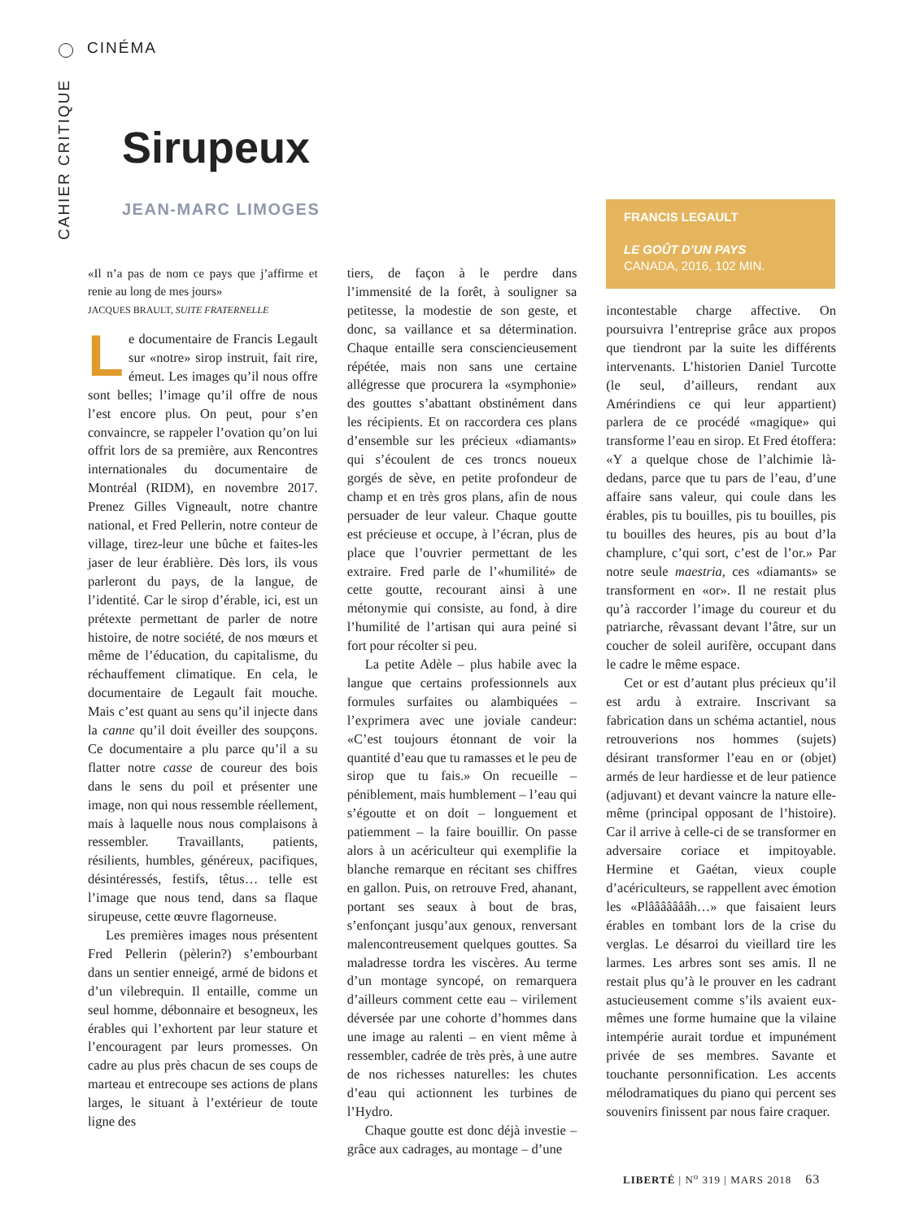CINÉMA
CAHIER CRITIQUE
Sirupeux
JEAN-MARC LIMOGES
FRANCIS LEGAULT
LE GOÛT D’UN PAYS
CANADA, 2016, 102 MIN.
«Il n’a pas de nom ce pays que j’affirme et renie au long de mes jours»
JACQUES BRAULT, SUITE FRATERNELLE
Le documentaire de Francis Legault sur «notre» sirop instruit, fait rire, émeut. Les images qu’il nous offre sont belles; l’image qu’il offre de nous l’est encore plus. On peut, pour s’en convaincre, se rappeler l’ovation qu’on lui offrit lors de sa première, aux Rencontres internationales du documentaire de Montréal (RIDM), en novembre 2017. Prenez Gilles Vigneault, notre chantre national, et Fred Pellerin, notre conteur de village, tirez-leur une bûche et faites-les jaser de leur érablière. Dès lors, ils vous parleront du pays, de la langue, de l’identité. Car le sirop d’érable, ici, est un prétexte permettant de parler de notre histoire, de notre société, de nos mœurs et même de l’éducation, du capitalisme, du réchauffement climatique. En cela, le documentaire de Legault fait mouche. Mais c’est quant au sens qu’il injecte dans la canne qu’il doit éveiller des soupçons. Ce documentaire a plu parce qu’il a su flatter notre casse de coureur des bois dans le sens du poil et présenter une image, non qui nous ressemble réellement, mais à laquelle nous nous complaisons à ressembler. Travaillants, patients, résilients, humbles, généreux, pacifiques, désintéressés, festifs, têtus… telle est l’image que nous tend, dans sa flaque sirupeuse, cette œuvre flagorneuse.
Les premières images nous présentent Fred Pellerin (pèlerin?) s’embourbant dans un sentier enneigé, armé de bidons et d’un vilebrequin. Il entaille, comme un seul homme, débonnaire et besogneux, les érables qui l’exhortent par leur stature et l’encouragent par leurs promesses. On cadre au plus près chacun de ses coups de marteau et entrecoupe ses actions de plans larges, le situant à l’extérieur de toute ligne des
tiers, de façon à le perdre dans l’immensité de la forêt, à souligner sa petitesse, la modestie de son geste, et donc, sa vaillance et sa détermination. Chaque entaille sera consciencieusement répétée, mais non sans une certaine allégresse que procurera la «symphonie» des gouttes s’abattant obstinément dans les récipients. Et on raccordera ces plans d’ensemble sur les précieux «diamants» qui s’écoulent de ces troncs noueux gorgés de sève, en petite profondeur de champ et en très gros plans, afin de nous persuader de leur valeur. Chaque goutte est précieuse et occupe, à l’écran, plus de place que l’ouvrier permettant de les extraire. Fred parle de l’«humilité» de cette goutte, recourant ainsi à une métonymie qui consiste, au fond, à dire l’humilité de l’artisan qui aura peiné si fort pour récolter si peu.
La petite Adèle – plus habile avec la langue que certains professionnels aux formules surfaites ou alambiquées – l’exprimera avec une joviale candeur: «C’est toujours étonnant de voir la quantité d’eau que tu ramasses et le peu de sirop que tu fais.» On recueille – péniblement, mais humblement – l’eau qui s’égoutte et on doit – longuement et patiemment – la faire bouillir. On passe alors à un acériculteur qui exemplifie la blanche remarque en récitant ses chiffres en gallon. Puis, on retrouve Fred, ahanant, portant ses seaux à bout de bras, s’enfonçant jusqu’aux genoux, renversant malencontreusement quelques gouttes. Sa maladresse tordra les viscères. Au terme d’un montage syncopé, on remarquera d’ailleurs comment cette eau – virilement déversée par une cohorte d’hommes dans une image au ralenti – en vient même à ressembler, cadrée de très près, à une autre de nos richesses naturelles: les chutes d’eau qui actionnent les turbines de l’Hydro.
Chaque goutte est donc déjà investie – grâce aux cadrages, au montage – d’une
incontestable charge affective. On poursuivra l’entreprise grâce aux propos que tiendront par la suite les différents intervenants. L’historien Daniel Turcotte (le seul, d’ailleurs, rendant aux Amérindiens ce qui leur appartient) parlera de ce procédé «magique» qui transforme l’eau en sirop. Et Fred étoffera: «Y a quelque chose de l’alchimie là-dedans, parce que tu pars de l’eau, d’une affaire sans valeur, qui coule dans les érables, pis tu bouilles, pis tu bouilles, pis tu bouilles des heures, pis au bout d’la champlure, c’qui sort, c’est de l’or.» Par notre seule maestria, ces «diamants» se transforment en «or». Il ne restait plus qu’à raccorder l’image du coureur et du patriarche, rêvassant devant l’âtre, sur un coucher de soleil aurifère, occupant dans le cadre le même espace.
Cet or est d’autant plus précieux qu’il est ardu à extraire. Inscrivant sa fabrication dans un schéma actantiel, nous retrouverions nos hommes (sujets) désirant transformer l’eau en or (objet) armés de leur hardiesse et de leur patience (adjuvant) et devant vaincre la nature elle-même (principal opposant de l’histoire). Car il arrive à celle-ci de se transformer en adversaire coriace et impitoyable. Hermine et Gaétan, vieux couple d’acériculteurs, se rappellent avec émotion les «Plâââââââh…» que faisaient leurs érables en tombant lors de la crise du verglas. Le désarroi du vieillard tire les larmes. Les arbres sont ses amis. Il ne restait plus qu’à le prouver en les cadrant astucieusement comme s’ils avaient eux-mêmes une forme humaine que la vilaine intempérie aurait tordue et impunément privée de ses membres. Savante et touchante personnification. Les accents mélodramatiques du piano qui percent ses souvenirs finissent par nous faire craquer.
LIBERTÉ | N<sup>o</sup> 319 | MARS 2018 63